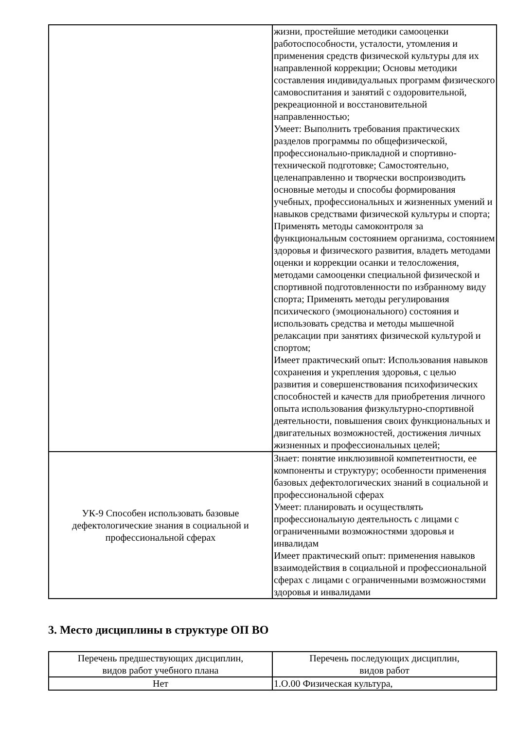| | жизни, простейшие методики самооценки работоспособности, усталости, утомления и применения средств физической культуры для их направленной коррекции; Основы методики составления индивидуальных программ физического самовоспитания и занятий с оздоровительной, рекреационной и восстановительной направленностью; Умеет: Выполнить требования практических разделов программы по общефизической, профессионально-прикладной и спортивно-технической подготовке; Самостоятельно, целенаправленно и творчески воспроизводить основные методы и способы формирования учебных, профессиональных и жизненных умений и навыков средствами физической культуры и спорта; Применять методы самоконтроля за функциональным состоянием организма, состоянием здоровья и физического развития, владеть методами оценки и коррекции осанки и телосложения, методами самооценки специальной физической и спортивной подготовленности по избранному виду спорта; Применять методы регулирования психического (эмоционального) состояния и использовать средства и методы мышечной релаксации при занятиях физической культурой и спортом; Имеет практический опыт: Использования навыков сохранения и укрепления здоровья, с целью развития и совершенствования психофизических способностей и качеств для приобретения личного опыта использования физкультурно-спортивной деятельности, повышения своих функциональных и двигательных возможностей, достижения личных жизненных и профессиональных целей; |
| УК-9 Способен использовать базовые дефектологические знания в социальной и профессиональной сферах | Знает: понятие инклюзивной компетентности, ее компоненты и структуру; особенности применения базовых дефектологических знаний в социальной и профессиональной сферах Умеет: планировать и осуществлять профессиональную деятельность с лицами с ограниченными возможностями здоровья и инвалидам Имеет практический опыт: применения навыков взаимодействия в социальной и профессиональной сферах с лицами с ограниченными возможностями здоровья и инвалидами |
3. Место дисциплины в структуре ОП ВО
| Перечень предшествующих дисциплин, видов работ учебного плана | Перечень последующих дисциплин, видов работ |
| Нет | 1.О.00 Физическая культура, |